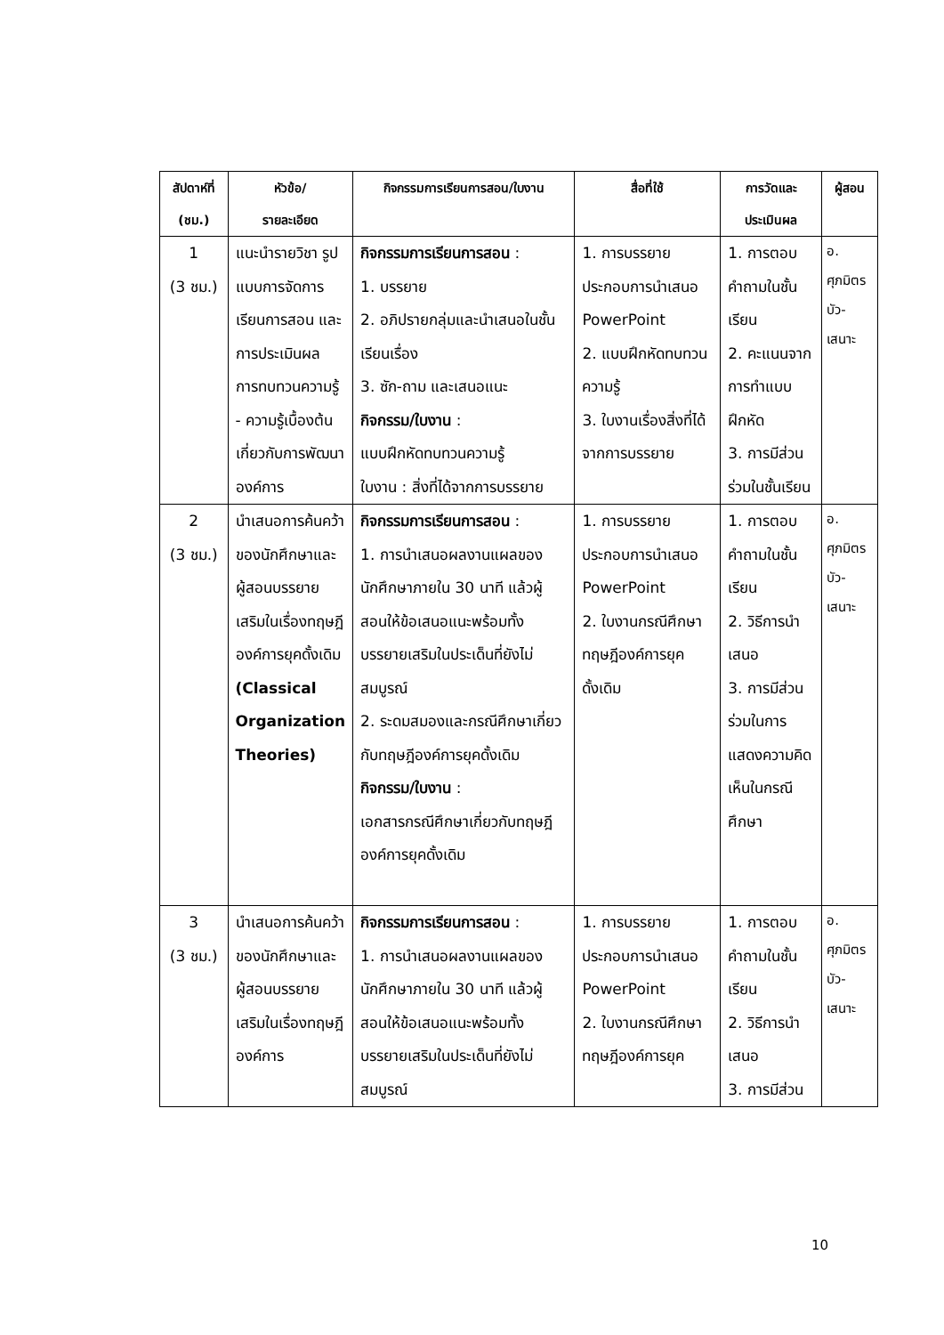| สัปดาห์ที่ (ชม.) | หัวข้อ/ รายละเอียด | กิจกรรมการเรียนการสอน/ใบงาน | สื่อที่ใช้ | การวัดและ ประเมินผล | ผู้สอน |
| --- | --- | --- | --- | --- | --- |
| 1 (3 ชม.) | แนะนำรายวิชา รูปแบบการจัดการเรียนการสอน และการประเมินผล การทบทวนความรู้ - ความรู้เบื้องต้นเกี่ยวกับการพัฒนาองค์การ | กิจกรรมการเรียนการสอน : 1. บรรยาย 2. อภิปรายกลุ่มและนำเสนอในชั้นเรียนเรื่อง 3. ซัก-ถาม และเสนอแนะ กิจกรรม/ใบงาน : แบบฝึกหัดทบทวนความรู้ ใบงาน : สิ่งที่ได้จากการบรรยาย | 1. การบรรยายประกอบการนำเสนอ PowerPoint 2. แบบฝึกหัดทบทวนความรู้ 3. ใบงานเรื่องสิ่งที่ได้จากการบรรยาย | 1. การตอบคำถามในชั้นเรียน 2. คะแนนจากการทำแบบฝึกหัด 3. การมีส่วนร่วมในชั้นเรียน | อ. ศุภมิตร บัว- เสนาะ |
| 2 (3 ชม.) | นำเสนอการค้นคว้าของนักศึกษาและผู้สอนบรรยายเสริมในเรื่องทฤษฎีองค์การยุคดั้งเดิม (Classical Organization Theories) | กิจกรรมการเรียนการสอน : 1. การนำเสนอผลงานแผลของนักศึกษาภายใน 30 นาที แล้วผู้สอนให้ข้อเสนอแนะพร้อมทั้งบรรยายเสริมในประเด็นที่ยังไม่สมบูรณ์ 2. ระดมสมองและกรณีศึกษาเกี่ยวกับทฤษฎีองค์การยุคดั้งเดิม กิจกรรม/ใบงาน : เอกสารกรณีศึกษาเกี่ยวกับทฤษฎีองค์การยุคดั้งเดิม | 1. การบรรยายประกอบการนำเสนอ PowerPoint 2. ใบงานกรณีศึกษาทฤษฎีองค์การยุคดั้งเดิม | 1. การตอบคำถามในชั้นเรียน 2. วิธีการนำเสนอ 3. การมีส่วนร่วมในการแสดงความคิดเห็นในกรณีศึกษา | อ. ศุภมิตร บัว- เสนาะ |
| 3 (3 ชม.) | นำเสนอการค้นคว้าของนักศึกษาและผู้สอนบรรยายเสริมในเรื่องทฤษฎีองค์การ | กิจกรรมการเรียนการสอน : 1. การนำเสนอผลงานแผลของนักศึกษาภายใน 30 นาที แล้วผู้สอนให้ข้อเสนอแนะพร้อมทั้งบรรยายเสริมในประเด็นที่ยังไม่สมบูรณ์ | 1. การบรรยายประกอบการนำเสนอ PowerPoint 2. ใบงานกรณีศึกษาทฤษฎีองค์การยุค | 1. การตอบคำถามในชั้นเรียน 2. วิธีการนำเสนอ 3. การมีส่วน | อ. ศุภมิตร บัว- เสนาะ |
10